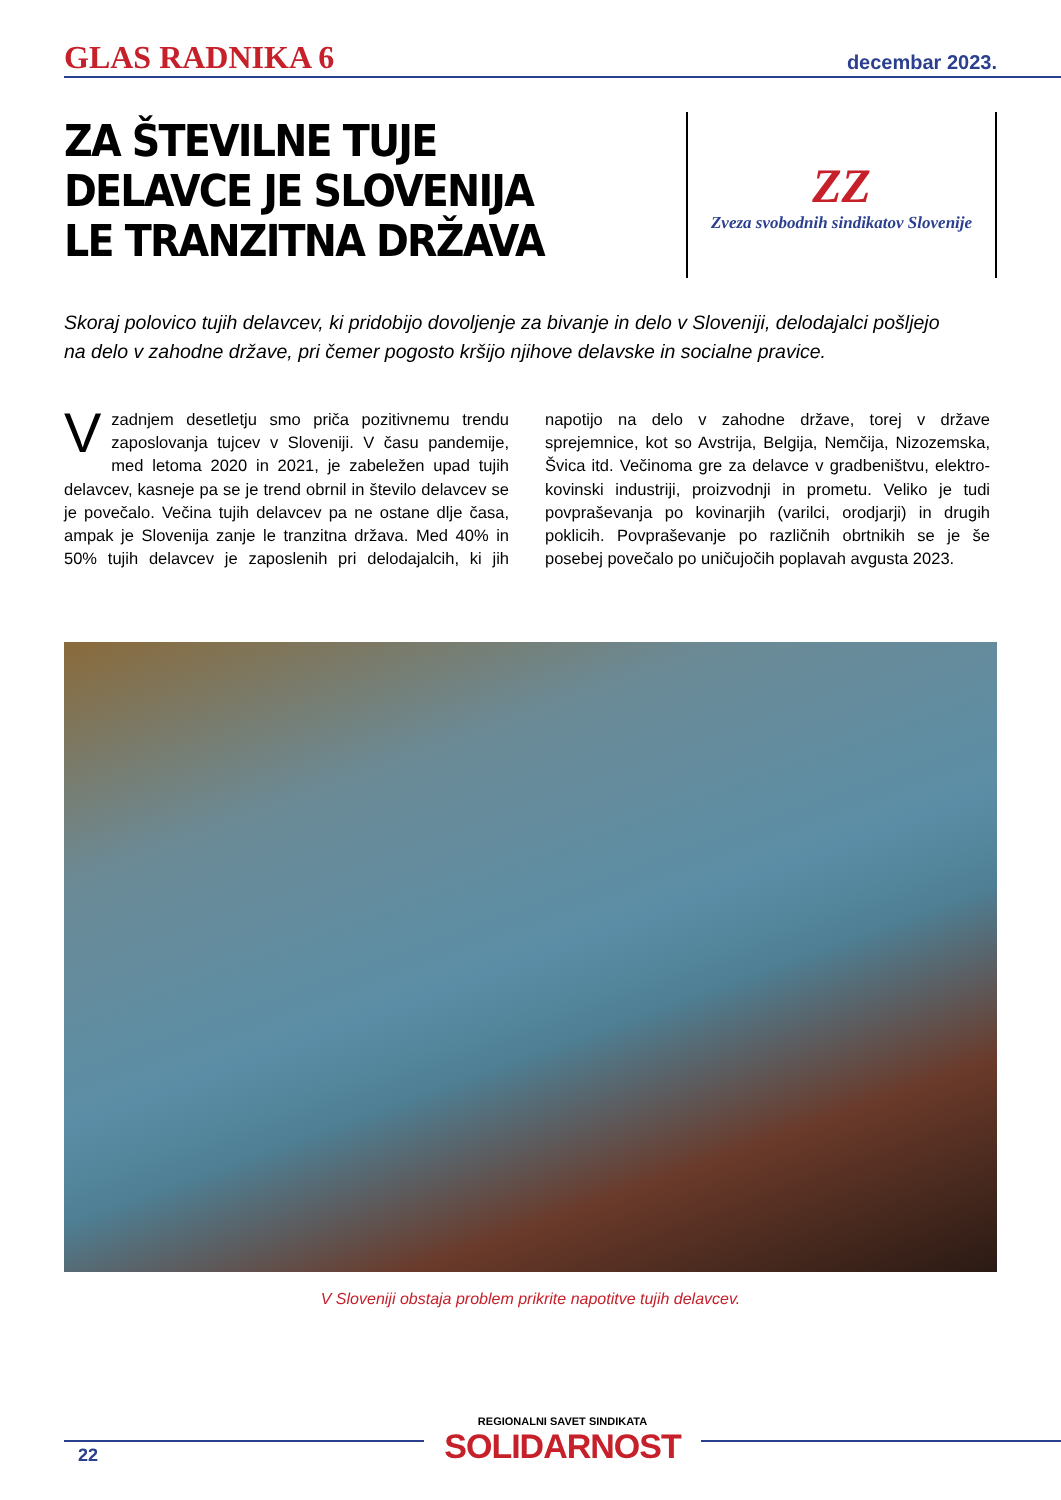GLAS RADNIKA 6 decembar 2023.
ZA ŠTEVILNE TUJE DELAVCE JE SLOVENIJA LE TRANZITNA DRŽAVA
ZZ
Zveza svobodnih sindikatov Slovenije
Skoraj polovico tujih delavcev, ki pridobijo dovoljenje za bivanje in delo v Sloveniji, delodajalci pošljejo na delo v zahodne države, pri čemer pogosto kršijo njihove delavske in socialne pravice.
V zadnjem desetletju smo priča pozitivnemu trendu zaposlovanja tujcev v Sloveniji. V času pandemije, med letoma 2020 in 2021, je zabeležen upad tujih delavcev, kasneje pa se je trend obrnil in število delavcev se je povečalo. Večina tujih delavcev pa ne ostane dlje časa, ampak je Slovenija zanje le tranzitna država. Med 40% in 50% tujih delavcev je zaposlenih pri delodajalcih, ki jih napotijo na delo v zahodne države, torej v države sprejemnice, kot so Avstrija, Belgija, Nemčija, Nizozemska, Švica itd. Večinoma gre za delavce v gradbeništvu, elektro-kovinski industriji, proizvodnji in prometu. Veliko je tudi povpraševanja po kovinarjih (varilci, orodjarji) in drugih poklicih. Povpraševanje po različnih obrtnikih se je še posebej povečalo po uničujočih poplavah avgusta 2023.
V Sloveniji obstaja problem prikrite napotitve tujih delavcev.
REGIONALNI SAVET SINDIKATA
SOLIDARNOST
22